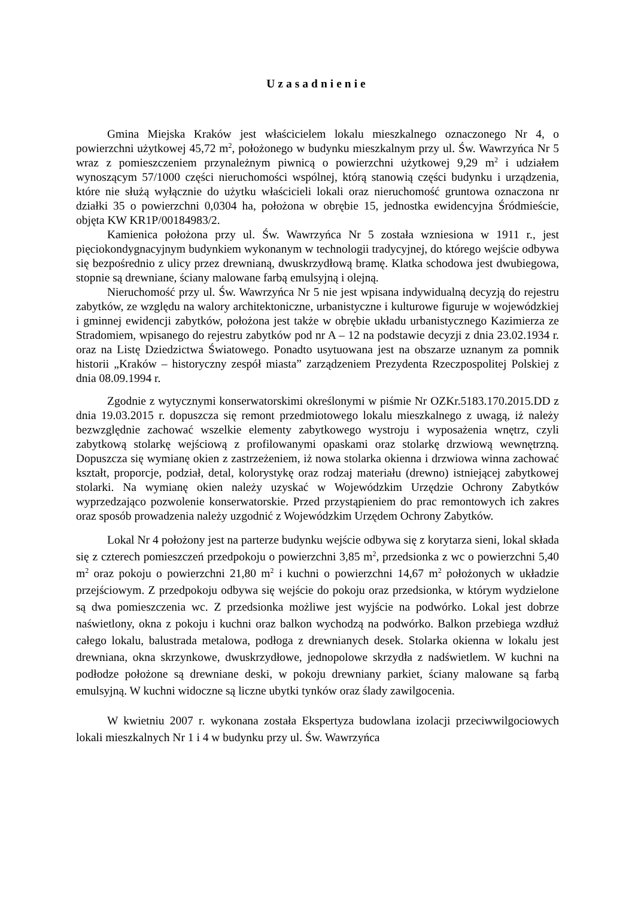Uzasadnienie
Gmina Miejska Kraków jest właścicielem lokalu mieszkalnego oznaczonego Nr 4, o powierzchni użytkowej 45,72 m<sup>2</sup>, położonego w budynku mieszkalnym przy ul. Św. Wawrzyńca Nr 5 wraz z pomieszczeniem przynależnym piwnicą o powierzchni użytkowej 9,29 m<sup>2</sup> i udziałem wynoszącym 57/1000 części nieruchomości wspólnej, którą stanowią części budynku i urządzenia, które nie służą wyłącznie do użytku właścicieli lokali oraz nieruchomość gruntowa oznaczona nr działki 35 o powierzchni 0,0304 ha, położona w obrębie 15, jednostka ewidencyjna Śródmieście, objęta KW KR1P/00184983/2.
Kamienica położona przy ul. Św. Wawrzyńca Nr 5 została wzniesiona w 1911 r., jest pięciokondygnacyjnym budynkiem wykonanym w technologii tradycyjnej, do którego wejście odbywa się bezpośrednio z ulicy przez drewnianą, dwuskrzydłową bramę. Klatka schodowa jest dwubiegowa, stopnie są drewniane, ściany malowane farbą emulsyjną i olejną.
Nieruchomość przy ul. Św. Wawrzyńca Nr 5 nie jest wpisana indywidualną decyzją do rejestru zabytków, ze względu na walory architektoniczne, urbanistyczne i kulturowe figuruje w wojewódzkiej i gminnej ewidencji zabytków, położona jest także w obrębie układu urbanistycznego Kazimierza ze Stradomiem, wpisanego do rejestru zabytków pod nr A – 12 na podstawie decyzji z dnia 23.02.1934 r. oraz na Listę Dziedzictwa Światowego. Ponadto usytuowana jest na obszarze uznanym za pomnik historii „Kraków – historyczny zespół miasta” zarządzeniem Prezydenta Rzeczpospolitej Polskiej z dnia 08.09.1994 r.
Zgodnie z wytycznymi konserwatorskimi określonymi w piśmie Nr OZKr.5183.170.2015.DD z dnia 19.03.2015 r. dopuszcza się remont przedmiotowego lokalu mieszkalnego z uwagą, iż należy bezwzględnie zachować wszelkie elementy zabytkowego wystroju i wyposażenia wnętrz, czyli zabytkową stolarkę wejściową z profilowanymi opaskami oraz stolarkę drzwiową wewnętrzną. Dopuszcza się wymianę okien z zastrzeżeniem, iż nowa stolarka okienna i drzwiowa winna zachować kształt, proporcje, podział, detal, kolorystykę oraz rodzaj materiału (drewno) istniejącej zabytkowej stolarki. Na wymianę okien należy uzyskać w Wojewódzkim Urzędzie Ochrony Zabytków wyprzedzająco pozwolenie konserwatorskie. Przed przystąpieniem do prac remontowych ich zakres oraz sposób prowadzenia należy uzgodnić z Wojewódzkim Urzędem Ochrony Zabytków.
Lokal Nr 4 położony jest na parterze budynku wejście odbywa się z korytarza sieni, lokal składa się z czterech pomieszczeń przedpokoju o powierzchni 3,85 m<sup>2</sup>, przedsionka z wc o powierzchni 5,40 m<sup>2</sup> oraz pokoju o powierzchni 21,80 m<sup>2</sup> i kuchni o powierzchni 14,67 m<sup>2</sup> położonych w układzie przejściowym. Z przedpokoju odbywa się wejście do pokoju oraz przedsionka, w którym wydzielone są dwa pomieszczenia wc. Z przedsionka możliwe jest wyjście na podwórko. Lokal jest dobrze naświetlony, okna z pokoju i kuchni oraz balkon wychodzą na podwórko. Balkon przebiega wzdłuż całego lokalu, balustrada metalowa, podłoga z drewnianych desek. Stolarka okienna w lokalu jest drewniana, okna skrzynkowe, dwuskrzydłowe, jednopolowe skrzydła z nadświetlem. W kuchni na podłodze położone są drewniane deski, w pokoju drewniany parkiet, ściany malowane są farbą emulsyjną. W kuchni widoczne są liczne ubytki tynków oraz ślady zawilgocenia.
W kwietniu 2007 r. wykonana została Ekspertyza budowlana izolacji przeciwwilgociowych lokali mieszkalnych Nr 1 i 4 w budynku przy ul. Św. Wawrzyńca